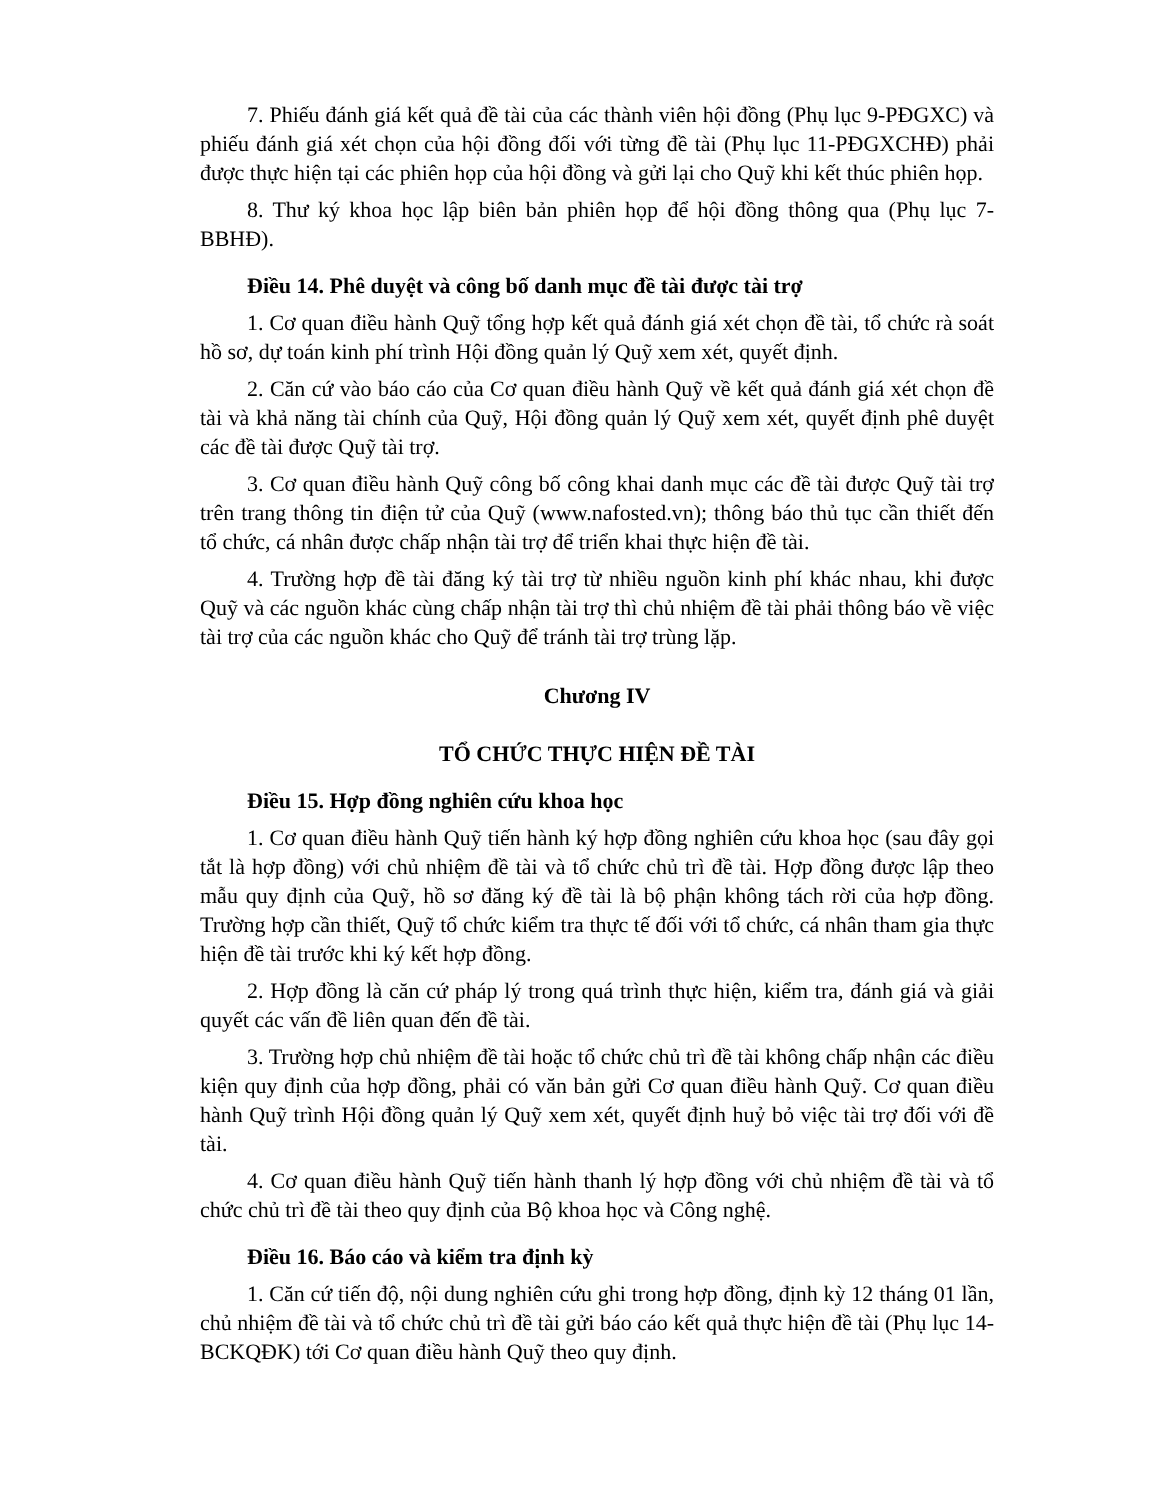7. Phiếu đánh giá kết quả đề tài của các thành viên hội đồng (Phụ lục 9-PĐGXC) và phiếu đánh giá xét chọn của hội đồng đối với từng đề tài (Phụ lục 11-PĐGXCHĐ) phải được thực hiện tại các phiên họp của hội đồng và gửi lại cho Quỹ khi kết thúc phiên họp.
8. Thư ký khoa học lập biên bản phiên họp để hội đồng thông qua (Phụ lục 7-BBHĐ).
Điều 14. Phê duyệt và công bố danh mục đề tài được tài trợ
1. Cơ quan điều hành Quỹ tổng hợp kết quả đánh giá xét chọn đề tài, tổ chức rà soát hồ sơ, dự toán kinh phí trình Hội đồng quản lý Quỹ xem xét, quyết định.
2. Căn cứ vào báo cáo của Cơ quan điều hành Quỹ về kết quả đánh giá xét chọn đề tài và khả năng tài chính của Quỹ, Hội đồng quản lý Quỹ xem xét, quyết định phê duyệt các đề tài được Quỹ tài trợ.
3. Cơ quan điều hành Quỹ công bố công khai danh mục các đề tài được Quỹ tài trợ trên trang thông tin điện tử của Quỹ (www.nafosted.vn); thông báo thủ tục cần thiết đến tổ chức, cá nhân được chấp nhận tài trợ để triển khai thực hiện đề tài.
4. Trường hợp đề tài đăng ký tài trợ từ nhiều nguồn kinh phí khác nhau, khi được Quỹ và các nguồn khác cùng chấp nhận tài trợ thì chủ nhiệm đề tài phải thông báo về việc tài trợ của các nguồn khác cho Quỹ để tránh tài trợ trùng lặp.
Chương IV
TỔ CHỨC THỰC HIỆN ĐỀ TÀI
Điều 15. Hợp đồng nghiên cứu khoa học
1. Cơ quan điều hành Quỹ tiến hành ký hợp đồng nghiên cứu khoa học (sau đây gọi tắt là hợp đồng) với chủ nhiệm đề tài và tổ chức chủ trì đề tài. Hợp đồng được lập theo mẫu quy định của Quỹ, hồ sơ đăng ký đề tài là bộ phận không tách rời của hợp đồng. Trường hợp cần thiết, Quỹ tổ chức kiểm tra thực tế đối với tổ chức, cá nhân tham gia thực hiện đề tài trước khi ký kết hợp đồng.
2. Hợp đồng là căn cứ pháp lý trong quá trình thực hiện, kiểm tra, đánh giá và giải quyết các vấn đề liên quan đến đề tài.
3. Trường hợp chủ nhiệm đề tài hoặc tổ chức chủ trì đề tài không chấp nhận các điều kiện quy định của hợp đồng, phải có văn bản gửi Cơ quan điều hành Quỹ. Cơ quan điều hành Quỹ trình Hội đồng quản lý Quỹ xem xét, quyết định huỷ bỏ việc tài trợ đối với đề tài.
4. Cơ quan điều hành Quỹ tiến hành thanh lý hợp đồng với chủ nhiệm đề tài và tổ chức chủ trì đề tài theo quy định của Bộ khoa học và Công nghệ.
Điều 16. Báo cáo và kiểm tra định kỳ
1. Căn cứ tiến độ, nội dung nghiên cứu ghi trong hợp đồng, định kỳ 12 tháng 01 lần, chủ nhiệm đề tài và tổ chức chủ trì đề tài gửi báo cáo kết quả thực hiện đề tài (Phụ lục 14-BCKQĐK) tới Cơ quan điều hành Quỹ theo quy định.